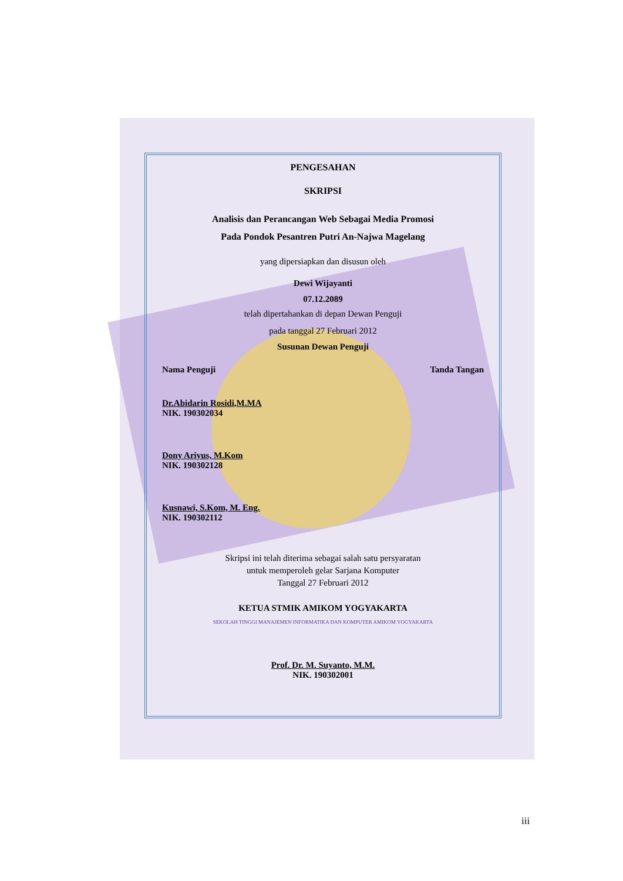PENGESAHAN
SKRIPSI
Analisis dan Perancangan Web Sebagai Media Promosi
Pada Pondok Pesantren Putri An-Najwa Magelang
yang dipersiapkan dan disusun oleh
Dewi Wijayanti
07.12.2089
telah dipertahankan di depan Dewan Penguji
pada tanggal 27 Februari 2012
Susunan Dewan Penguji
Nama Penguji Tanda Tangan
Dr.Abidarin Rosidi,M.MA
NIK. 190302034
Dony Ariyus, M.Kom
NIK. 190302128
Kusnawi, S.Kom, M. Eng.
NIK. 190302112
Skripsi ini telah diterima sebagai salah satu persyaratan
untuk memperoleh gelar Sarjana Komputer
Tanggal 27 Februari 2012
KETUA STMIK AMIKOM YOGYAKARTA
SEKOLAH TINGGI MANAJEMEN INFORMATIKA DAN KOMPUTER AMIKOM YOGYAKARTA
Prof. Dr. M. Suyanto, M.M.
NIK. 190302001
iii